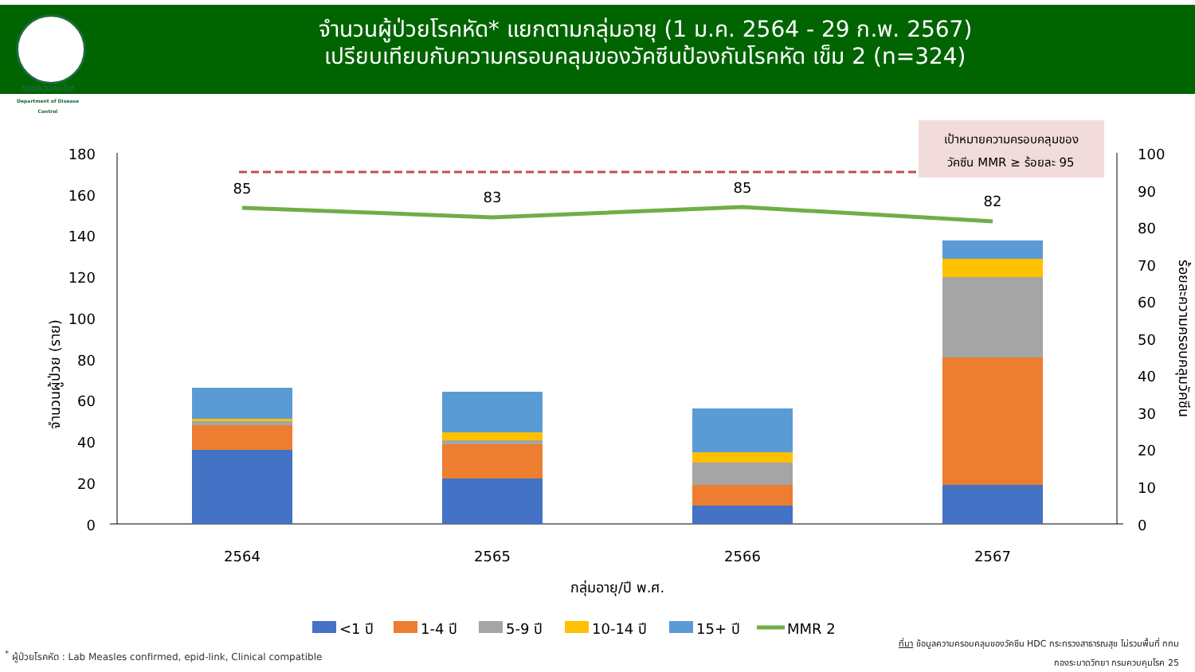กรมควบคุมโรค
Department of Disease Control
จำนวนผู้ป่วยโรคหัด* แยกตามกลุ่มอายุ (1 ม.ค. 2564 - 29 ก.พ. 2567)
เปรียบเทียบกับความครอบคลุมของวัคซีนป้องกันโรคหัด เข็ม 2 (n=324)
เป้าหมายความครอบคลุมของ
วัคซีน MMR ≥ ร้อยละ 95
180
160
140
120
100
80
60
40
20
0
100
90
80
70
60
50
40
30
20
10
0
จำนวนผู้ป่วย (ราย)
ร้อยละความครอบคลุมวัคซีน
85
83
85
82
2564
2565
2566
2567
กลุ่มอายุ/ปี พ.ศ.
<1 ปี
1-4 ปี
5-9 ปี
10-14 ปี
15+ ปี
MMR 2
<sup>*</sup> ผู้ป่วยโรคหัด : Lab Measles confirmed, epid-link, Clinical compatible
ที่มา ข้อมูลความครอบคลุมของวัคซีน HDC กระทรวงสาธารณสุข ไม่รวมพื้นที่ กทม
กองระบาดวิทยา กรมควบคุมโรค 25